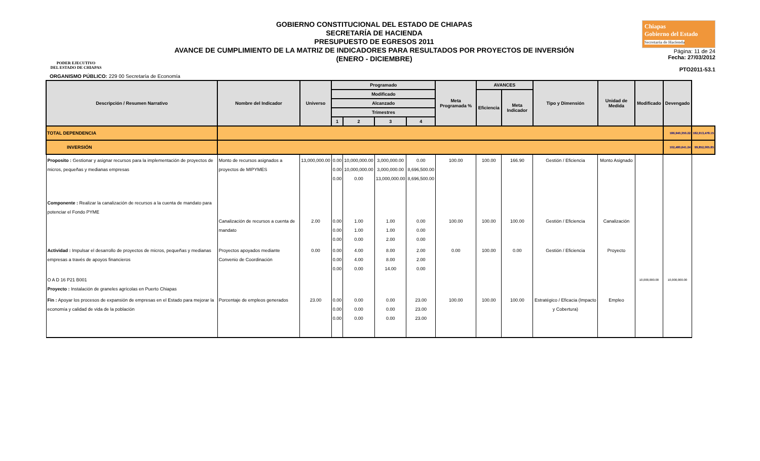PODER EJECUTIVO
DEL ESTADO DE CHIAPAS
GOBIERNO CONSTITUCIONAL DEL ESTADO DE CHIAPAS
SECRETARÍA DE HACIENDA
PRESUPUESTO DE EGRESOS 2011
AVANCE DE CUMPLIMIENTO DE LA MATRIZ DE INDICADORES PARA RESULTADOS POR PROYECTOS DE INVERSIÓN
(ENERO - DICIEMBRE)
Chiapas
Gobierno del Estado
Secretaría de Hacienda
Página: 11 de 24
Fecha: 27/03/2012
PTO2011-53.1
ORGANISMO PÚBLICO: 229 00 Secretaría de Economía
| Descripción / Resumen Narrativo | Nombre del Indicador | Universo | Programado | | | | Meta Programada % | AVANCES | | Tipo y Dimensión | Unidad de Medida | Modificado | Devengado | |
| --- | --- | --- | --- | --- | --- | --- | --- | --- | --- | --- | --- | --- | --- | --- |
| | | | Modificado | | | | | Eficiencia | Meta Indicador | | | | | |
| | | | Alcanzado | | | | | | | | | | | |
| | | | Trimestres | | | | | | | | | | | |
| | | | 1 | 2 | 3 | 4 | | | | | | | | |
| TOTAL DEPENDENCIA | | | | | | | | | | | | | 186,940,350.22 | 182,913,478.15 |
| INVERSIÓN | | | | | | | | | | | | | 102,480,641.24 | 99,852,005.85 |
| Proposito : Gestionar y asignar recursos para la implementación de proyectos de micros, pequeñas y medianas empresas | Monto de recursos asignados a proyectos de MIPYMES | 13,000,000.00 | 0.00 0.00 0.00 | 10,000,000.00 10,000,000.00 0.00 | 3,000,000.00 3,000,000.00 13,000,000.00 | 0.00 8,696,500.00 8,696,500.00 | 100.00 | 100.00 | 166.90 | Gestión / Eficiencia | Monto Asignado | | | |
| Componente : Realizar la canalización de recursos a la cuenta de mandato para potenciar el Fondo PYME | Canalización de recursos a cuenta de mandato | 2.00 | 0.00 0.00 0.00 | 1.00 1.00 0.00 | 1.00 1.00 2.00 | 0.00 0.00 0.00 | 100.00 | 100.00 | 100.00 | Gestión / Eficiencia | Canalización | | | |
| Actividad : Impulsar el desarrollo de proyectos de micros, pequeñas y medianas empresas a través de apoyos financieros | Proyectos apoyados mediante Convenio de Coordinación | 0.00 | 0.00 0.00 0.00 | 4.00 4.00 0.00 | 8.00 8.00 14.00 | 2.00 2.00 0.00 | 0.00 | 100.00 | 0.00 | Gestión / Eficiencia | Proyecto | | | |
| O A D 16 P21 B001 Proyecto : Instalación de graneles agrícolas en Puerto Chiapas | | | | | | | | | | | | 10,000,000.00 | 10,000,000.00 | |
| Fin : Apoyar los procesos de expansión de empresas en el Estado para mejorar la economía y calidad de vida de la población | Porcentaje de empleos generados | 23.00 | 0.00 0.00 0.00 | 0.00 0.00 0.00 | 0.00 0.00 0.00 | 23.00 23.00 23.00 | 100.00 | 100.00 | 100.00 | Estratégico / Eficacia (Impacto y Cobertura) | Empleo | | | |